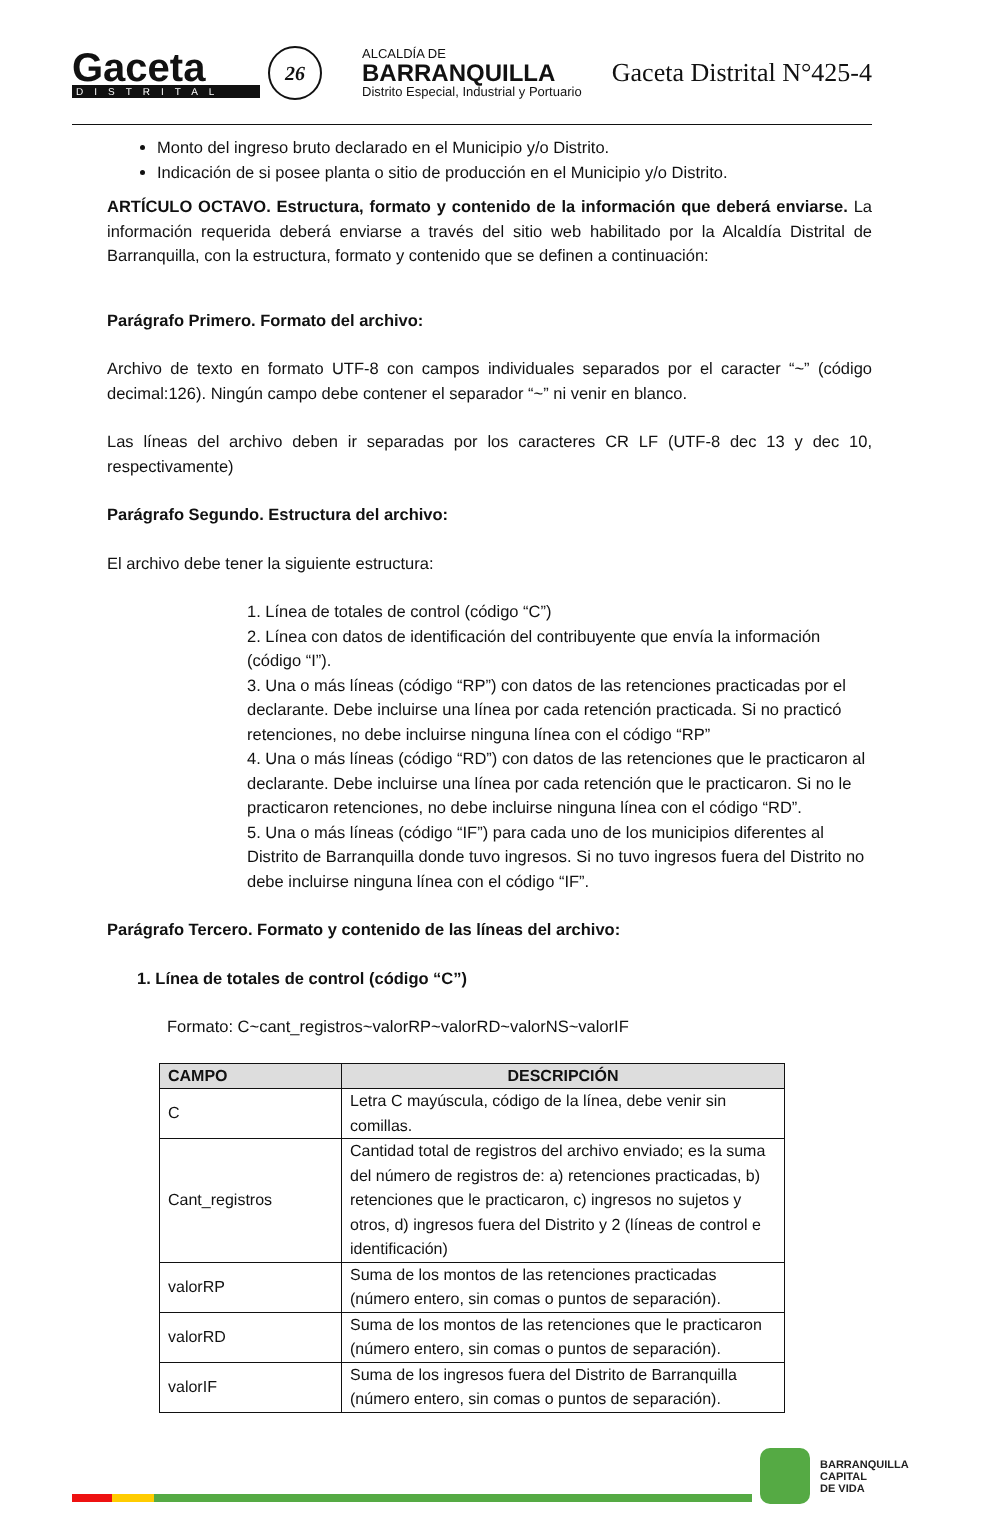Gaceta
DISTRITAL
26
ALCALDÍA DE
BARRANQUILLA
Distrito Especial, Industrial y Portuario
Gaceta Distrital N°425-4
Monto del ingreso bruto declarado en el Municipio y/o Distrito.
Indicación de si posee planta o sitio de producción en el Municipio y/o Distrito.
ARTÍCULO OCTAVO. Estructura, formato y contenido de la información que deberá enviarse. La información requerida deberá enviarse a través del sitio web habilitado por la Alcaldía Distrital de Barranquilla, con la estructura, formato y contenido que se definen a continuación:
Parágrafo Primero. Formato del archivo:
Archivo de texto en formato UTF-8 con campos individuales separados por el caracter “~” (código decimal:126). Ningún campo debe contener el separador “~” ni venir en blanco.
Las líneas del archivo deben ir separadas por los caracteres CR LF (UTF-8 dec 13 y dec 10, respectivamente)
Parágrafo Segundo. Estructura del archivo:
El archivo debe tener la siguiente estructura:
1. Línea de totales de control (código “C”)
2. Línea con datos de identificación del contribuyente que envía la información (código “I”).
3. Una o más líneas (código “RP”) con datos de las retenciones practicadas por el declarante. Debe incluirse una línea por cada retención practicada. Si no practicó retenciones, no debe incluirse ninguna línea con el código “RP”
4. Una o más líneas (código “RD”) con datos de las retenciones que le practicaron al declarante. Debe incluirse una línea por cada retención que le practicaron. Si no le practicaron retenciones, no debe incluirse ninguna línea con el código “RD”.
5. Una o más líneas (código “IF”) para cada uno de los municipios diferentes al Distrito de Barranquilla donde tuvo ingresos. Si no tuvo ingresos fuera del Distrito no debe incluirse ninguna línea con el código “IF”.
Parágrafo Tercero. Formato y contenido de las líneas del archivo:
1. Línea de totales de control (código “C”)
Formato: C~cant_registros~valorRP~valorRD~valorNS~valorIF
| CAMPO | DESCRIPCIÓN |
| --- | --- |
| C | Letra C mayúscula, código de la línea, debe venir sin comillas. |
| Cant_registros | Cantidad total de registros del archivo enviado; es la suma del número de registros de: a) retenciones practicadas, b) retenciones que le practicaron, c) ingresos no sujetos y otros, d) ingresos fuera del Distrito y 2 (líneas de control e identificación) |
| valorRP | Suma de los montos de las retenciones practicadas (número entero, sin comas o puntos de separación). |
| valorRD | Suma de los montos de las retenciones que le practicaron (número entero, sin comas o puntos de separación). |
| valorIF | Suma de los ingresos fuera del Distrito de Barranquilla (número entero, sin comas o puntos de separación). |
BARRANQUILLA
CAPITAL
DE VIDA